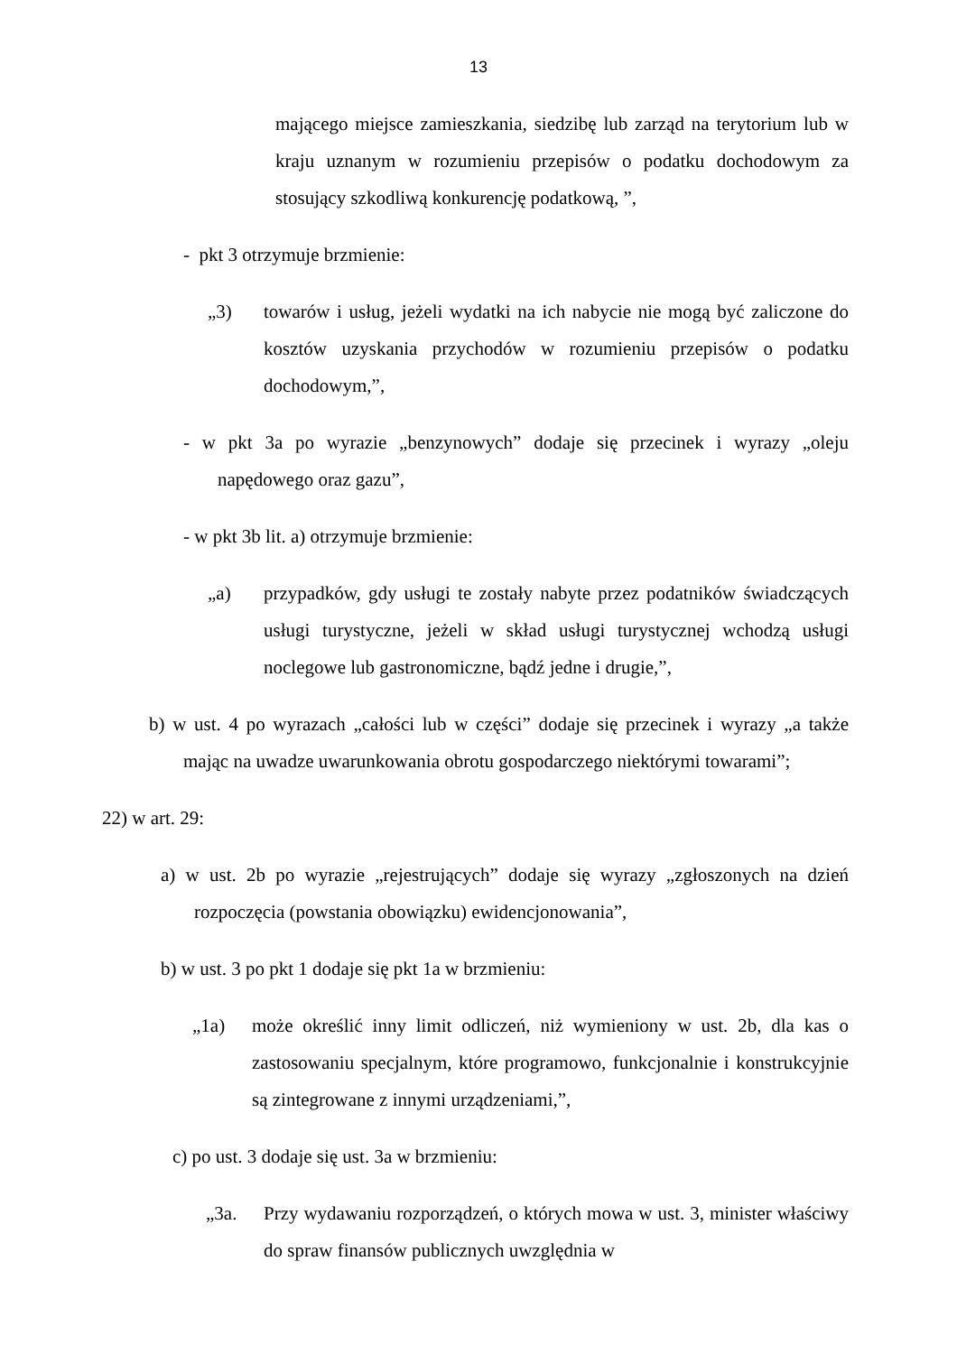13
mającego miejsce zamieszkania, siedzibę lub zarząd na terytorium lub w kraju uznanym w rozumieniu przepisów o podatku dochodowym za stosujący szkodliwą konkurencję podatkową, ”,
- pkt 3 otrzymuje brzmienie:
„3) towarów i usług, jeżeli wydatki na ich nabycie nie mogą być zaliczone do kosztów uzyskania przychodów w rozumieniu przepisów o podatku dochodowym,”,
- w pkt 3a po wyrazie „benzynowych” dodaje się przecinek i wyrazy „oleju napędowego oraz gazu”,
- w pkt 3b lit. a) otrzymuje brzmienie:
„a) przypadków, gdy usługi te zostały nabyte przez podatników świadczących usługi turystyczne, jeżeli w skład usługi turystycznej wchodzą usługi noclegowe lub gastronomiczne, bądź jedne i drugie,”,
b) w ust. 4 po wyrazach „całości lub w części” dodaje się przecinek i wyrazy „a także mając na uwadze uwarunkowania obrotu gospodarczego niektórymi towarami”;
22) w art. 29:
a) w ust. 2b po wyrazie „rejestrujących” dodaje się wyrazy „zgłoszonych na dzień rozpoczęcia (powstania obowiązku) ewidencjonowania”,
b) w ust. 3 po pkt 1 dodaje się pkt 1a w brzmieniu:
„1a) może określić inny limit odliczeń, niż wymieniony w ust. 2b, dla kas o zastosowaniu specjalnym, które programowo, funkcjonalnie i konstrukcyjnie są zintegrowane z innymi urządzeniami,”,
c) po ust. 3 dodaje się ust. 3a w brzmieniu:
„3a. Przy wydawaniu rozporządzeń, o których mowa w ust. 3, minister właściwy do spraw finansów publicznych uwzględnia w